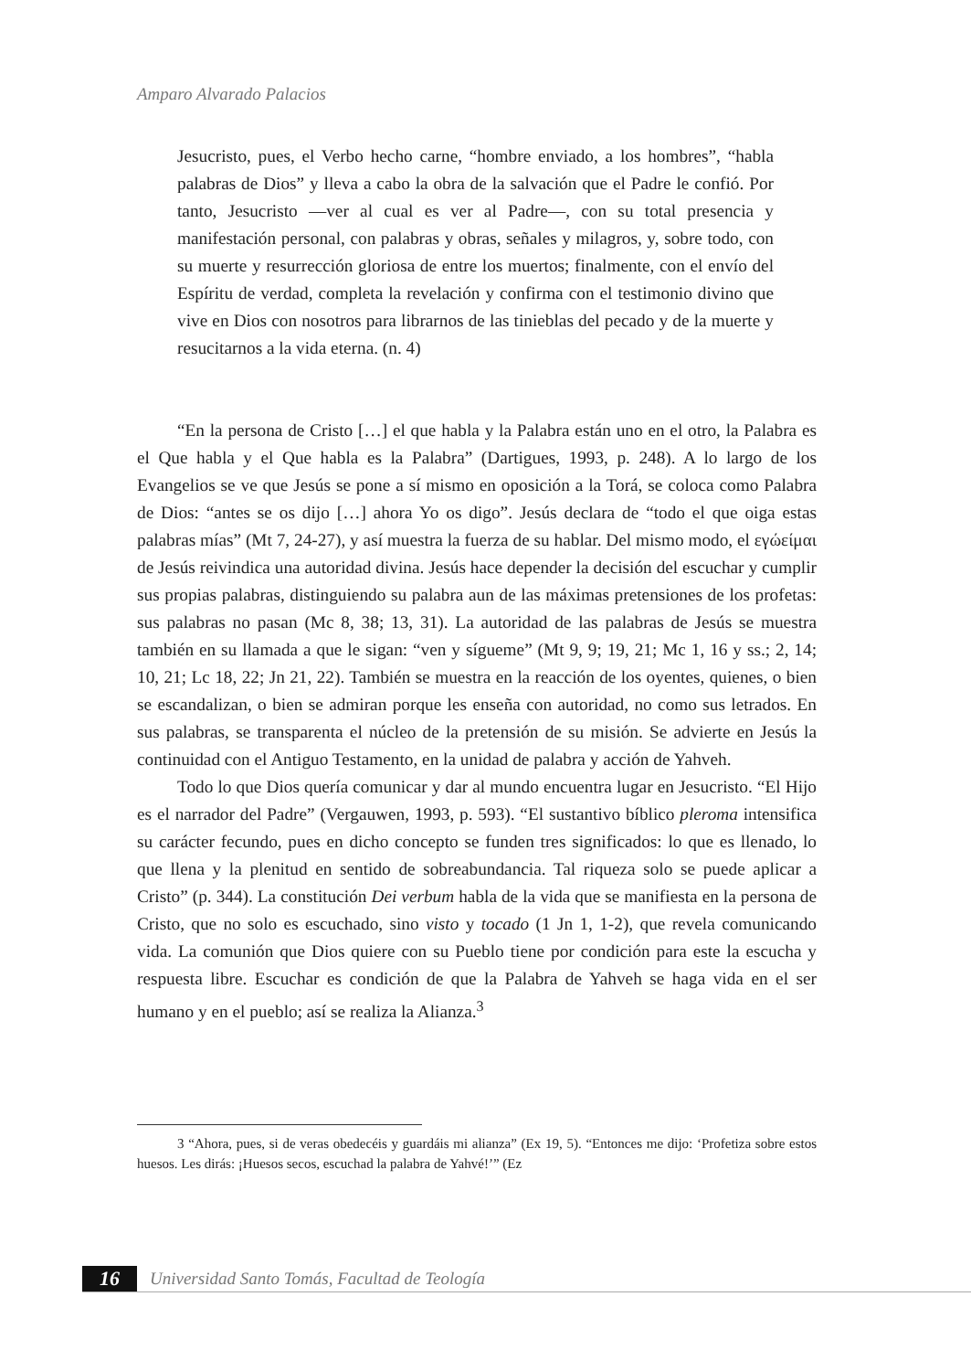Amparo Alvarado Palacios
Jesucristo, pues, el Verbo hecho carne, “hombre enviado, a los hombres”, “habla palabras de Dios” y lleva a cabo la obra de la salvación que el Padre le confió. Por tanto, Jesucristo —ver al cual es ver al Padre—, con su total presencia y manifestación personal, con palabras y obras, señales y milagros, y, sobre todo, con su muerte y resurrección gloriosa de entre los muertos; finalmente, con el envío del Espíritu de verdad, completa la revelación y confirma con el testimonio divino que vive en Dios con nosotros para librarnos de las tinieblas del pecado y de la muerte y resucitarnos a la vida eterna. (n. 4)
“En la persona de Cristo […] el que habla y la Palabra están uno en el otro, la Palabra es el Que habla y el Que habla es la Palabra” (Dartigues, 1993, p. 248). A lo largo de los Evangelios se ve que Jesús se pone a sí mismo en oposición a la Torá, se coloca como Palabra de Dios: “antes se os dijo […] ahora Yo os digo”. Jesús declara de “todo el que oiga estas palabras mías” (Mt 7, 24-27), y así muestra la fuerza de su hablar. Del mismo modo, el εγώείμαι de Jesús reivindica una autoridad divina. Jesús hace depender la decisión del escuchar y cumplir sus propias palabras, distinguiendo su palabra aun de las máximas pretensiones de los profetas: sus palabras no pasan (Mc 8, 38; 13, 31). La autoridad de las palabras de Jesús se muestra también en su llamada a que le sigan: “ven y sígueme” (Mt 9, 9; 19, 21; Mc 1, 16 y ss.; 2, 14; 10, 21; Lc 18, 22; Jn 21, 22). También se muestra en la reacción de los oyentes, quienes, o bien se escandalizan, o bien se admiran porque les enseña con autoridad, no como sus letrados. En sus palabras, se transparenta el núcleo de la pretensión de su misión. Se advierte en Jesús la continuidad con el Antiguo Testamento, en la unidad de palabra y acción de Yahveh.
Todo lo que Dios quería comunicar y dar al mundo encuentra lugar en Jesucristo. “El Hijo es el narrador del Padre” (Vergauwen, 1993, p. 593). “El sustantivo bíblico pleroma intensifica su carácter fecundo, pues en dicho concepto se funden tres significados: lo que es llenado, lo que llena y la plenitud en sentido de sobreabundancia. Tal riqueza solo se puede aplicar a Cristo” (p. 344). La constitución Dei verbum habla de la vida que se manifiesta en la persona de Cristo, que no solo es escuchado, sino visto y tocado (1 Jn 1, 1-2), que revela comunicando vida. La comunión que Dios quiere con su Pueblo tiene por condición para este la escucha y respuesta libre. Escuchar es condición de que la Palabra de Yahveh se haga vida en el ser humano y en el pueblo; así se realiza la Alianza.<sup>3</sup>
3 “Ahora, pues, si de veras obedecéis y guardáis mi alianza” (Ex 19, 5). “Entonces me dijo: ‘Profetiza sobre estos huesos. Les dirás: ¡Huesos secos, escuchad la palabra de Yahvé!’” (Ez
16
Universidad Santo Tomás, Facultad de Teología